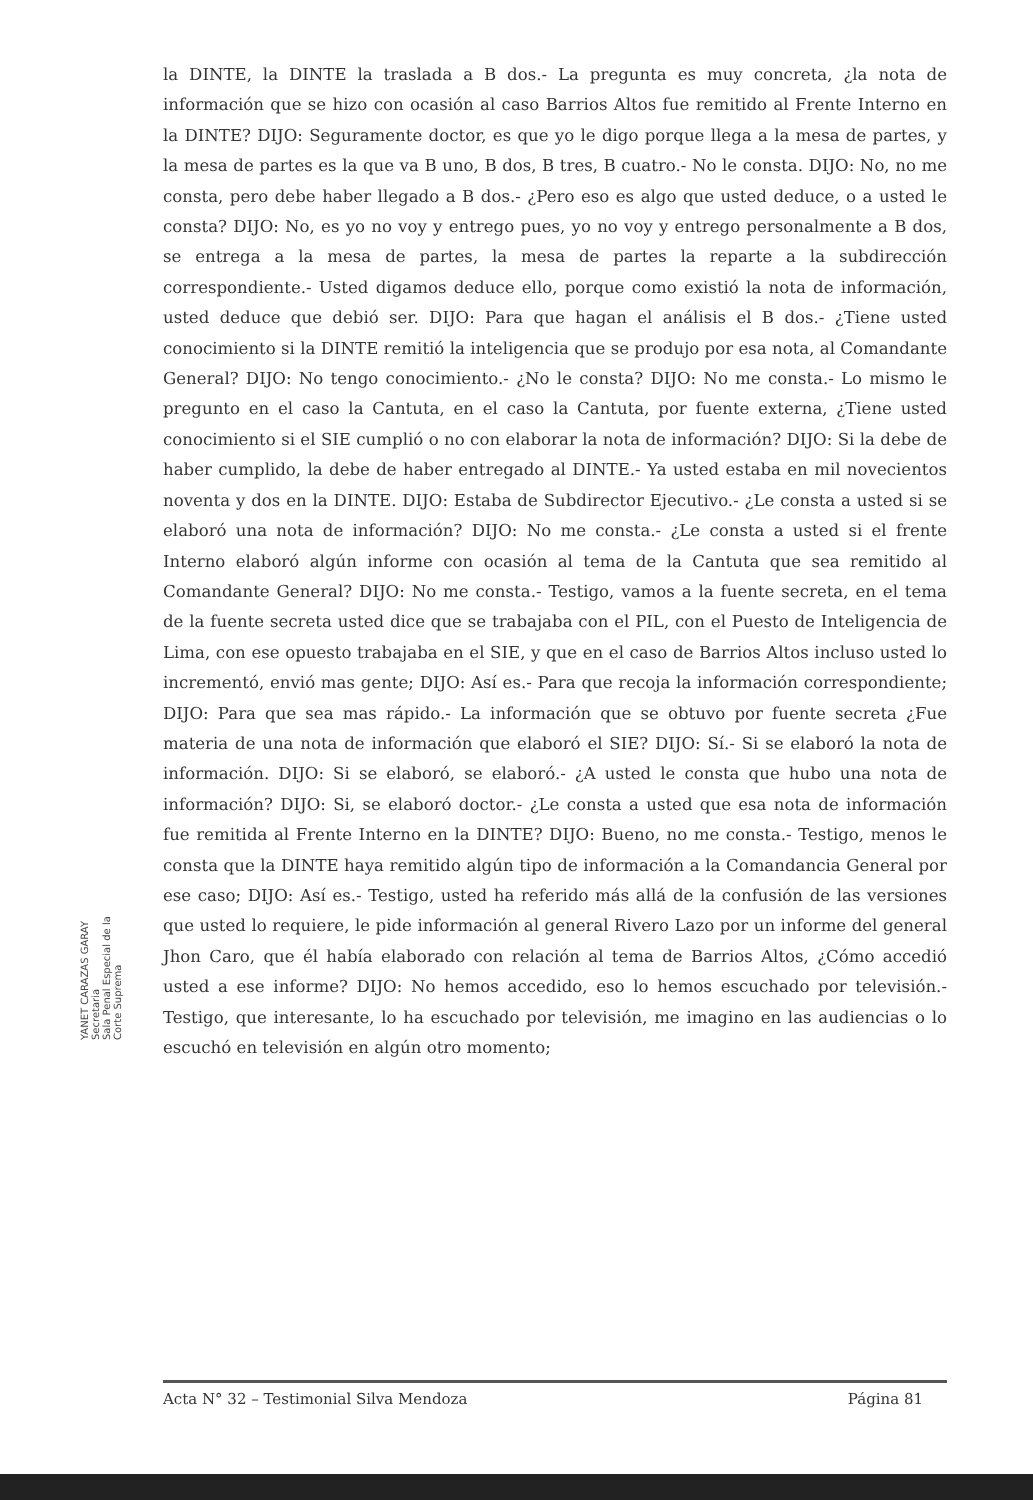la DINTE, la DINTE la traslada a B dos.- La pregunta es muy concreta, ¿la nota de información que se hizo con ocasión al caso Barrios Altos fue remitido al Frente Interno en la DINTE? DIJO: Seguramente doctor, es que yo le digo porque llega a la mesa de partes, y la mesa de partes es la que va B uno, B dos, B tres, B cuatro.- No le consta. DIJO: No, no me consta, pero debe haber llegado a B dos.- ¿Pero eso es algo que usted deduce, o a usted le consta? DIJO: No, es yo no voy y entrego pues, yo no voy y entrego personalmente a B dos, se entrega a la mesa de partes, la mesa de partes la reparte a la subdirección correspondiente.- Usted digamos deduce ello, porque como existió la nota de información, usted deduce que debió ser. DIJO: Para que hagan el análisis el B dos.- ¿Tiene usted conocimiento si la DINTE remitió la inteligencia que se produjo por esa nota, al Comandante General? DIJO: No tengo conocimiento.- ¿No le consta? DIJO: No me consta.- Lo mismo le pregunto en el caso la Cantuta, en el caso la Cantuta, por fuente externa, ¿Tiene usted conocimiento si el SIE cumplió o no con elaborar la nota de información? DIJO: Si la debe de haber cumplido, la debe de haber entregado al DINTE.- Ya usted estaba en mil novecientos noventa y dos en la DINTE. DIJO: Estaba de Subdirector Ejecutivo.- ¿Le consta a usted si se elaboró una nota de información? DIJO: No me consta.- ¿Le consta a usted si el frente Interno elaboró algún informe con ocasión al tema de la Cantuta que sea remitido al Comandante General? DIJO: No me consta.- Testigo, vamos a la fuente secreta, en el tema de la fuente secreta usted dice que se trabajaba con el PIL, con el Puesto de Inteligencia de Lima, con ese opuesto trabajaba en el SIE, y que en el caso de Barrios Altos incluso usted lo incrementó, envió mas gente; DIJO: Así es.- Para que recoja la información correspondiente; DIJO: Para que sea mas rápido.- La información que se obtuvo por fuente secreta ¿Fue materia de una nota de información que elaboró el SIE? DIJO: Sí.- Si se elaboró la nota de información. DIJO: Si se elaboró, se elaboró.- ¿A usted le consta que hubo una nota de información? DIJO: Si, se elaboró doctor.- ¿Le consta a usted que esa nota de información fue remitida al Frente Interno en la DINTE? DIJO: Bueno, no me consta.- Testigo, menos le consta que la DINTE haya remitido algún tipo de información a la Comandancia General por ese caso; DIJO: Así es.- Testigo, usted ha referido más allá de la confusión de las versiones que usted lo requiere, le pide información al general Rivero Lazo por un informe del general Jhon Caro, que él había elaborado con relación al tema de Barrios Altos, ¿Cómo accedió usted a ese informe? DIJO: No hemos accedido, eso lo hemos escuchado por televisión.- Testigo, que interesante, lo ha escuchado por televisión, me imagino en las audiencias o lo escuchó en televisión en algún otro momento;
YANET CARAZAS GARAY
Secretaria
Sala Penal Especial de la Corte Suprema
Acta N° 32 – Testimonial Silva Mendoza Página 81